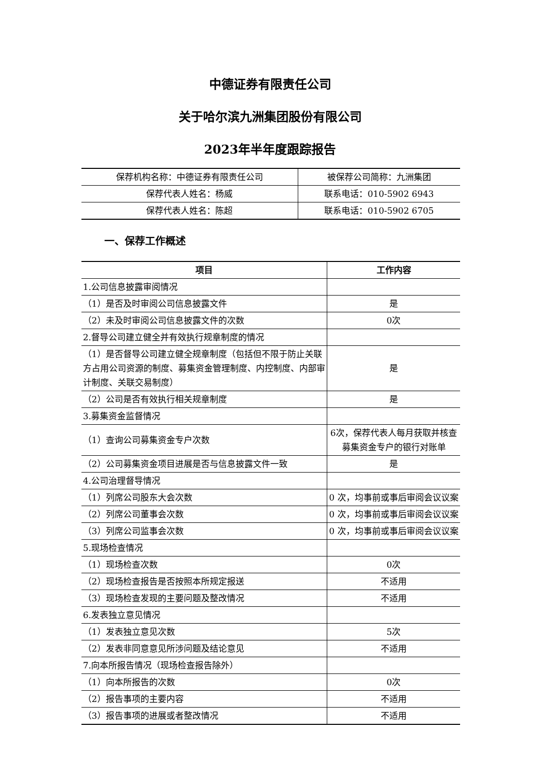中德证券有限责任公司
关于哈尔滨九洲集团股份有限公司
2023年半年度跟踪报告
| 保荐机构名称：中德证券有限责任公司 | 被保荐公司简称：九洲集团 |
| 保荐代表人姓名：杨威 | 联系电话：010-5902 6943 |
| 保荐代表人姓名：陈超 | 联系电话：010-5902 6705 |
一、保荐工作概述
| 项目 | 工作内容 |
| --- | --- |
| 1.公司信息披露审阅情况 | |
| （1）是否及时审阅公司信息披露文件 | 是 |
| （2）未及时审阅公司信息披露文件的次数 | 0次 |
| 2.督导公司建立健全并有效执行规章制度的情况 | |
| （1）是否督导公司建立健全规章制度（包括但不限于防止关联方占用公司资源的制度、募集资金管理制度、内控制度、内部审计制度、关联交易制度） | 是 |
| （2）公司是否有效执行相关规章制度 | 是 |
| 3.募集资金监督情况 | |
| （1）查询公司募集资金专户次数 | 6次，保荐代表人每月获取并核查募集资金专户的银行对账单 |
| （2）公司募集资金项目进展是否与信息披露文件一致 | 是 |
| 4.公司治理督导情况 | |
| （1）列席公司股东大会次数 | 0 次，均事前或事后审阅会议议案 |
| （2）列席公司董事会次数 | 0 次，均事前或事后审阅会议议案 |
| （3）列席公司监事会次数 | 0 次，均事前或事后审阅会议议案 |
| 5.现场检查情况 | |
| （1）现场检查次数 | 0次 |
| （2）现场检查报告是否按照本所规定报送 | 不适用 |
| （3）现场检查发现的主要问题及整改情况 | 不适用 |
| 6.发表独立意见情况 | |
| （1）发表独立意见次数 | 5次 |
| （2）发表非同意意见所涉问题及结论意见 | 不适用 |
| 7.向本所报告情况（现场检查报告除外） | |
| （1）向本所报告的次数 | 0次 |
| （2）报告事项的主要内容 | 不适用 |
| （3）报告事项的进展或者整改情况 | 不适用 |